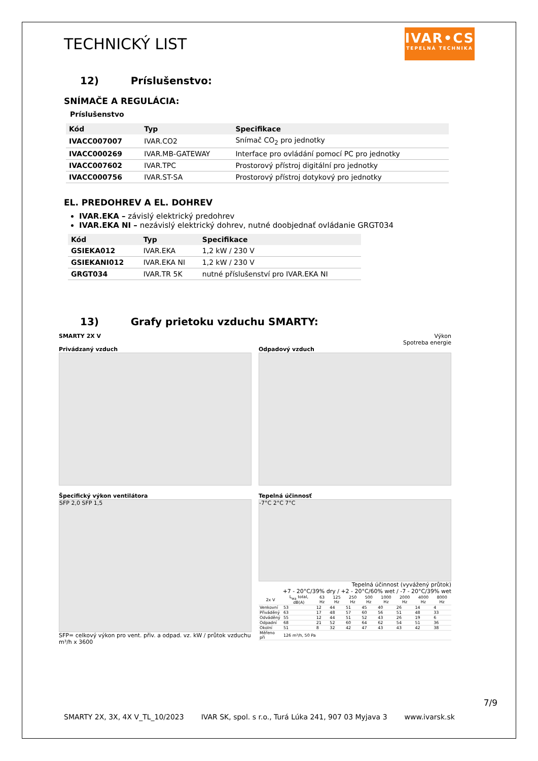TECHNICKÝ LIST
IVAR•CS
TEPELNÁ TECHNIKA
12) Príslušenstvo:
SNÍMAČE A REGULÁCIA:
Príslušenstvo
| Kód | Typ | Specifikace |
| --- | --- | --- |
| IVACC007007 | IVAR.CO2 | Snímač CO<sub>2</sub> pro jednotky |
| IVACC000269 | IVAR.MB-GATEWAY | Interface pro ovládání pomocí PC pro jednotky |
| IVACC007602 | IVAR.TPC | Prostorový přístroj digitální pro jednotky |
| IVACC000756 | IVAR.ST-SA | Prostorový přístroj dotykový pro jednotky |
EL. PREDOHREV A EL. DOHREV
IVAR.EKA – závislý elektrický predohrev
IVAR.EKA NI – nezávislý elektrický dohrev, nutné doobjednať ovládanie GRGT034
| Kód | Typ | Specifikace |
| --- | --- | --- |
| GSIEKA012 | IVAR.EKA | 1,2 kW / 230 V |
| GSIEKANI012 | IVAR.EKA NI | 1,2 kW / 230 V |
| GRGT034 | IVAR.TR 5K | nutné příslušenství pro IVAR.EKA NI |
13) Grafy prietoku vzduchu SMARTY:
SMARTY 2X V
Privádzaný vzduch
Výkon
Spotreba energie
Odpadový vzduch
Špecifický výkon ventilátora
SFP 2,0 SFP 1,5
SFP= celkový výkon pro vent. přiv. a odpad. vz. kW / průtok vzduchu m³/h x 3600
Tepelná účinnosť
-7°C 2°C 7°C
Tepelná účinnost (vyvážený průtok)
+7 - 20°C/39% dry / +2 - 20°C/60% wet / -7 - 20°C/39% wet
| 2x V | L<sub>wa</sub> total, dB(A) | 63 Hz | 125 Hz | 250 Hz | 500 Hz | 1000 Hz | 2000 Hz | 4000 Hz | 8000 Hz |
| --- | --- | --- | --- | --- | --- | --- | --- | --- | --- |
| Venkovní | 53 | 12 | 44 | 51 | 45 | 40 | 26 | 14 | 4 |
| Přiváděný | 63 | 17 | 48 | 57 | 60 | 56 | 51 | 48 | 33 |
| Odváděný | 55 | 12 | 44 | 51 | 52 | 43 | 26 | 19 | 6 |
| Odpadní | 68 | 21 | 52 | 60 | 64 | 62 | 54 | 51 | 36 |
| Okolní | 51 | 8 | 32 | 42 | 47 | 43 | 43 | 42 | 38 |
| Měřeno při | 126 m³/h, 50 Pa | | | | | | | | |
7/9
SMARTY 2X, 3X, 4X V_TL_10/2023 IVAR SK, spol. s r.o., Turá Lúka 241, 907 03 Myjava 3 www.ivarsk.sk